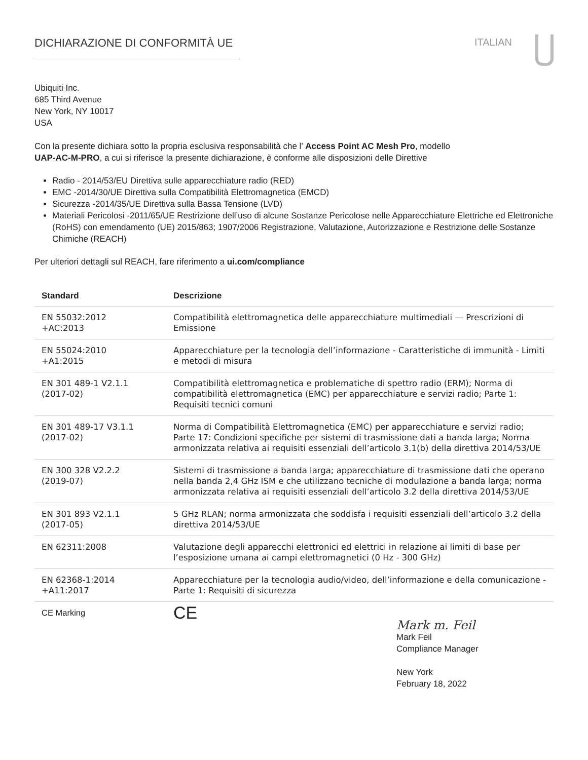DICHIARAZIONE DI CONFORMITÀ UE ITALIAN
Ubiquiti Inc.
685 Third Avenue
New York, NY 10017
USA
Con la presente dichiara sotto la propria esclusiva responsabilità che l’ Access Point AC Mesh Pro, modello
UAP-AC-M-PRO, a cui si riferisce la presente dichiarazione, è conforme alle disposizioni delle Direttive
Radio - 2014/53/EU Direttiva sulle apparecchiature radio (RED)
EMC -2014/30/UE Direttiva sulla Compatibilità Elettromagnetica (EMCD)
Sicurezza -2014/35/UE Direttiva sulla Bassa Tensione (LVD)
Materiali Pericolosi -2011/65/UE Restrizione dell’uso di alcune Sostanze Pericolose nelle Apparecchiature Elettriche ed Elettroniche (RoHS) con emendamento (UE) 2015/863; 1907/2006 Registrazione, Valutazione, Autorizzazione e Restrizione delle Sostanze Chimiche (REACH)
Per ulteriori dettagli sul REACH, fare riferimento a ui.com/compliance
| Standard | Descrizione |
| --- | --- |
| EN 55032:2012 +AC:2013 | Compatibilità elettromagnetica delle apparecchiature multimediali — Prescrizioni di Emissione |
| EN 55024:2010 +A1:2015 | Apparecchiature per la tecnologia dell’informazione - Caratteristiche di immunità - Limiti e metodi di misura |
| EN 301 489-1 V2.1.1 (2017-02) | Compatibilità elettromagnetica e problematiche di spettro radio (ERM); Norma di compatibilità elettromagnetica (EMC) per apparecchiature e servizi radio; Parte 1: Requisiti tecnici comuni |
| EN 301 489-17 V3.1.1 (2017-02) | Norma di Compatibilità Elettromagnetica (EMC) per apparecchiature e servizi radio; Parte 17: Condizioni specifiche per sistemi di trasmissione dati a banda larga; Norma armonizzata relativa ai requisiti essenziali dell’articolo 3.1(b) della direttiva 2014/53/UE |
| EN 300 328 V2.2.2 (2019-07) | Sistemi di trasmissione a banda larga; apparecchiature di trasmissione dati che operano nella banda 2,4 GHz ISM e che utilizzano tecniche di modulazione a banda larga; norma armonizzata relativa ai requisiti essenziali dell’articolo 3.2 della direttiva 2014/53/UE |
| EN 301 893 V2.1.1 (2017-05) | 5 GHz RLAN; norma armonizzata che soddisfa i requisiti essenziali dell’articolo 3.2 della direttiva 2014/53/UE |
| EN 62311:2008 | Valutazione degli apparecchi elettronici ed elettrici in relazione ai limiti di base per l’esposizione umana ai campi elettromagnetici (0 Hz - 300 GHz) |
| EN 62368-1:2014 +A11:2017 | Apparecchiature per la tecnologia audio/video, dell’informazione e della comunicazione - Parte 1: Requisiti di sicurezza |
| CE Marking | CE |
Mark m. Feil
Mark Feil
Compliance Manager
New York
February 18, 2022